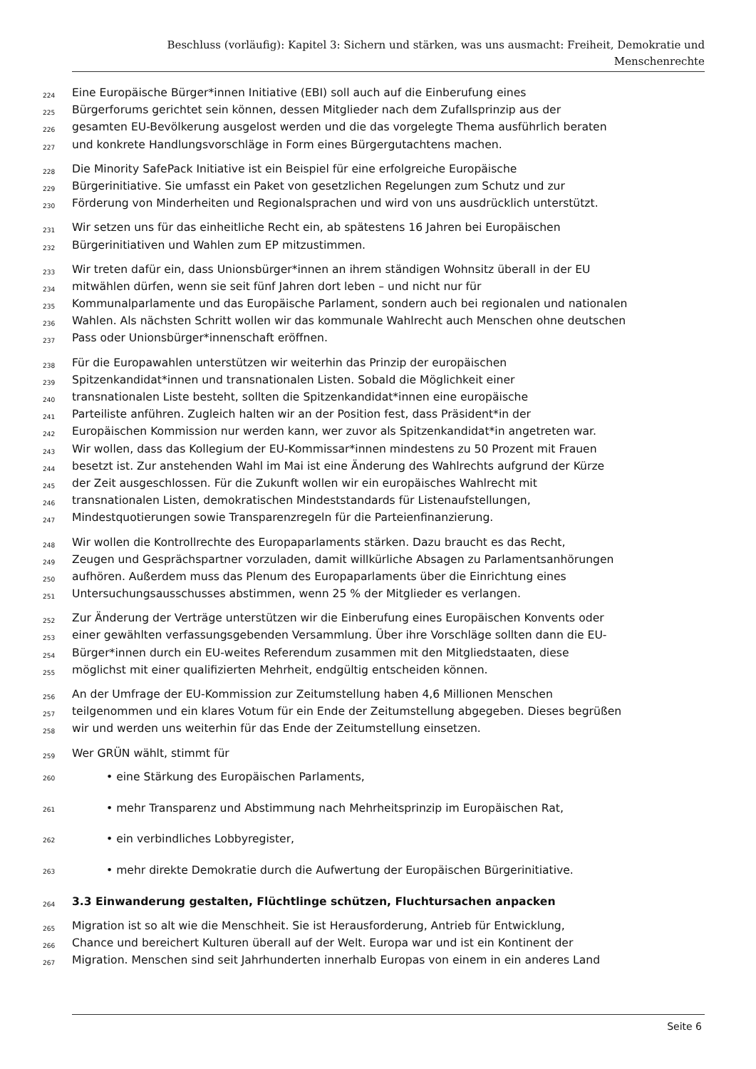Beschluss (vorläufig): Kapitel 3: Sichern und stärken, was uns ausmacht: Freiheit, Demokratie und
Menschenrechte
224 Eine Europäische Bürger*innen Initiative (EBI) soll auch auf die Einberufung eines
225 Bürgerforums gerichtet sein können, dessen Mitglieder nach dem Zufallsprinzip aus der
226 gesamten EU-Bevölkerung ausgelost werden und die das vorgelegte Thema ausführlich beraten
227 und konkrete Handlungsvorschläge in Form eines Bürgergutachtens machen.
228 Die Minority SafePack Initiative ist ein Beispiel für eine erfolgreiche Europäische
229 Bürgerinitiative. Sie umfasst ein Paket von gesetzlichen Regelungen zum Schutz und zur
230 Förderung von Minderheiten und Regionalsprachen und wird von uns ausdrücklich unterstützt.
231 Wir setzen uns für das einheitliche Recht ein, ab spätestens 16 Jahren bei Europäischen
232 Bürgerinitiativen und Wahlen zum EP mitzustimmen.
233 Wir treten dafür ein, dass Unionsbürger*innen an ihrem ständigen Wohnsitz überall in der EU
234 mitwählen dürfen, wenn sie seit fünf Jahren dort leben – und nicht nur für
235 Kommunalparlamente und das Europäische Parlament, sondern auch bei regionalen und nationalen
236 Wahlen. Als nächsten Schritt wollen wir das kommunale Wahlrecht auch Menschen ohne deutschen
237 Pass oder Unionsbürger*innenschaft eröffnen.
238 Für die Europawahlen unterstützen wir weiterhin das Prinzip der europäischen
239 Spitzenkandidat*innen und transnationalen Listen. Sobald die Möglichkeit einer
240 transnationalen Liste besteht, sollten die Spitzenkandidat*innen eine europäische
241 Parteiliste anführen. Zugleich halten wir an der Position fest, dass Präsident*in der
242 Europäischen Kommission nur werden kann, wer zuvor als Spitzenkandidat*in angetreten war.
243 Wir wollen, dass das Kollegium der EU-Kommissar*innen mindestens zu 50 Prozent mit Frauen
244 besetzt ist. Zur anstehenden Wahl im Mai ist eine Änderung des Wahlrechts aufgrund der Kürze
245 der Zeit ausgeschlossen. Für die Zukunft wollen wir ein europäisches Wahlrecht mit
246 transnationalen Listen, demokratischen Mindeststandards für Listenaufstellungen,
247 Mindestquotierungen sowie Transparenzregeln für die Parteienfinanzierung.
248 Wir wollen die Kontrollrechte des Europaparlaments stärken. Dazu braucht es das Recht,
249 Zeugen und Gesprächspartner vorzuladen, damit willkürliche Absagen zu Parlamentsanhörungen
250 aufhören. Außerdem muss das Plenum des Europaparlaments über die Einrichtung eines
251 Untersuchungsausschusses abstimmen, wenn 25 % der Mitglieder es verlangen.
252 Zur Änderung der Verträge unterstützen wir die Einberufung eines Europäischen Konvents oder
253 einer gewählten verfassungsgebenden Versammlung. Über ihre Vorschläge sollten dann die EU-
254 Bürger*innen durch ein EU-weites Referendum zusammen mit den Mitgliedstaaten, diese
255 möglichst mit einer qualifizierten Mehrheit, endgültig entscheiden können.
256 An der Umfrage der EU-Kommission zur Zeitumstellung haben 4,6 Millionen Menschen
257 teilgenommen und ein klares Votum für ein Ende der Zeitumstellung abgegeben. Dieses begrüßen
258 wir und werden uns weiterhin für das Ende der Zeitumstellung einsetzen.
259 Wer GRÜN wählt, stimmt für
260 • eine Stärkung des Europäischen Parlaments,
261 • mehr Transparenz und Abstimmung nach Mehrheitsprinzip im Europäischen Rat,
262 • ein verbindliches Lobbyregister,
263 • mehr direkte Demokratie durch die Aufwertung der Europäischen Bürgerinitiative.
264
3.3 Einwanderung gestalten, Flüchtlinge schützen, Fluchtursachen anpacken
265 Migration ist so alt wie die Menschheit. Sie ist Herausforderung, Antrieb für Entwicklung,
266 Chance und bereichert Kulturen überall auf der Welt. Europa war und ist ein Kontinent der
267 Migration. Menschen sind seit Jahrhunderten innerhalb Europas von einem in ein anderes Land
Seite 6